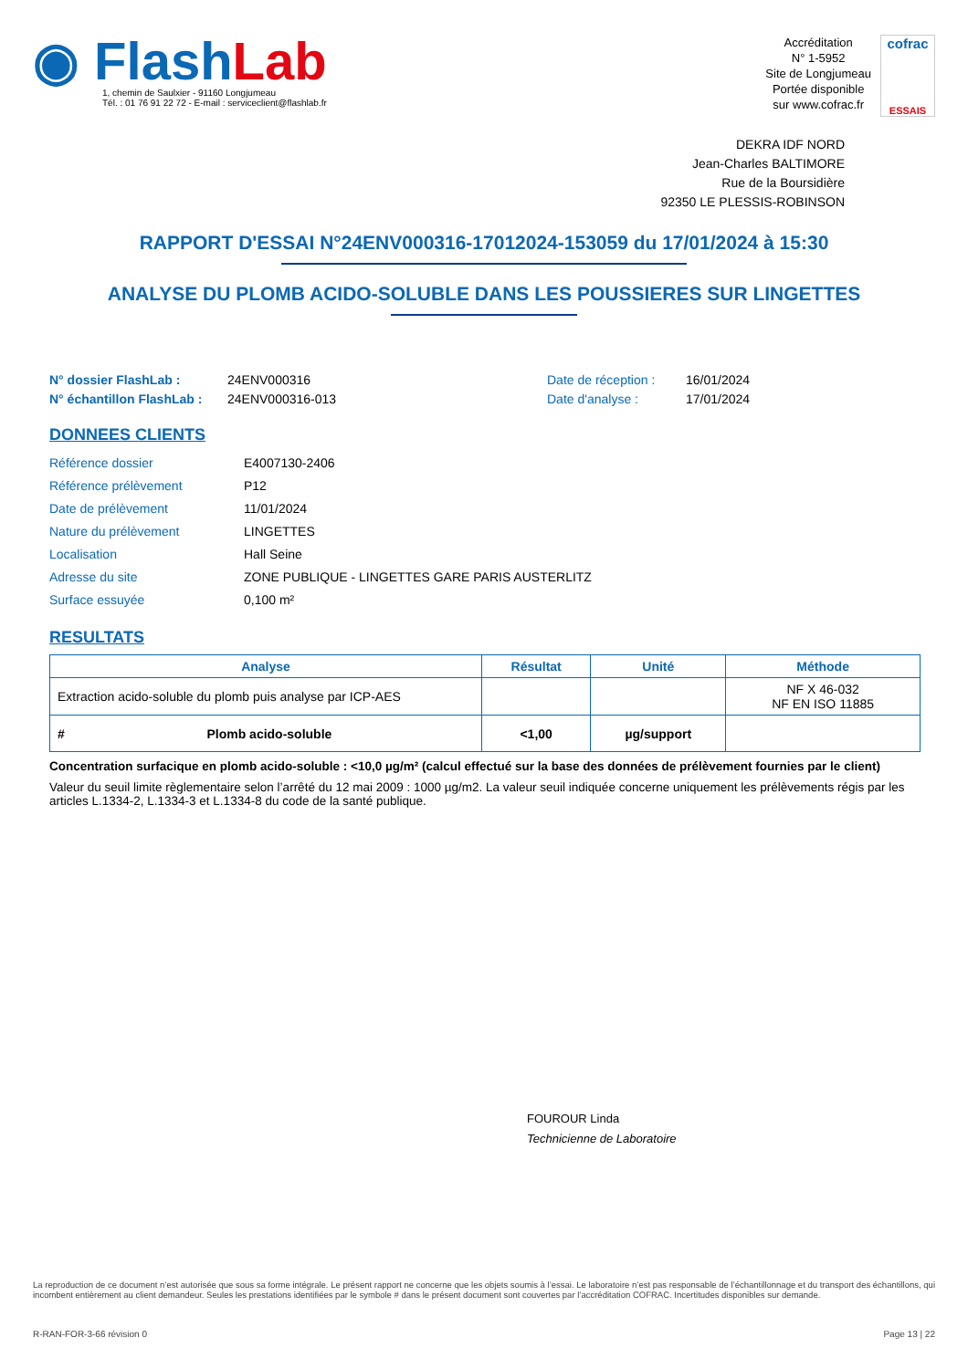◉ Flash Lab
1, chemin de Saulxier - 91160 Longjumeau
Tél. : 01 76 91 22 72 - E-mail : serviceclient@flashlab.fr
Accréditation
N° 1-5952
Site de Longjumeau
Portée disponible
sur www.cofrac.fr
cofrac
ESSAIS
DEKRA IDF NORD
Jean-Charles BALTIMORE
Rue de la Boursidière
92350 LE PLESSIS-ROBINSON
RAPPORT D'ESSAI N°24ENV000316-17012024-153059 du 17/01/2024 à 15:30
ANALYSE DU PLOMB ACIDO-SOLUBLE DANS LES POUSSIERES SUR LINGETTES
N° dossier FlashLab : 24ENV000316 Date de réception : 16/01/2024 N° échantillon FlashLab : 24ENV000316-013 Date d'analyse : 17/01/2024
DONNEES CLIENTS
Référence dossier E4007130-2406 Référence prélèvement P12 Date de prélèvement 11/01/2024 Nature du prélèvement LINGETTES Localisation Hall Seine Adresse du site ZONE PUBLIQUE - LINGETTES GARE PARIS AUSTERLITZ Surface essuyée 0,100 m²
RESULTATS
| Analyse | Résultat | Unité | Méthode |
| --- | --- | --- | --- |
| Extraction acido-soluble du plomb puis analyse par ICP-AES | | | NF X 46-032 NF EN ISO 11885 |
| # Plomb acido-soluble | <1,00 | µg/support | |
Concentration surfacique en plomb acido-soluble : <10,0 µg/m² (calcul effectué sur la base des données de prélèvement fournies par le client)
Valeur du seuil limite règlementaire selon l’arrêté du 12 mai 2009 : 1000 µg/m2. La valeur seuil indiquée concerne uniquement les prélèvements régis par les articles L.1334-2, L.1334-3 et L.1334-8 du code de la santé publique.
FOUROUR Linda
Technicienne de Laboratoire
La reproduction de ce document n’est autorisée que sous sa forme intégrale. Le présent rapport ne concerne que les objets soumis à l’essai. Le laboratoire n’est pas responsable de l’échantillonnage et du transport des échantillons, qui incombent entièrement au client demandeur. Seules les prestations identifiées par le symbole # dans le présent document sont couvertes par l’accréditation COFRAC. Incertitudes disponibles sur demande.
R-RAN-FOR-3-66 révision 0 Page 13 | 22